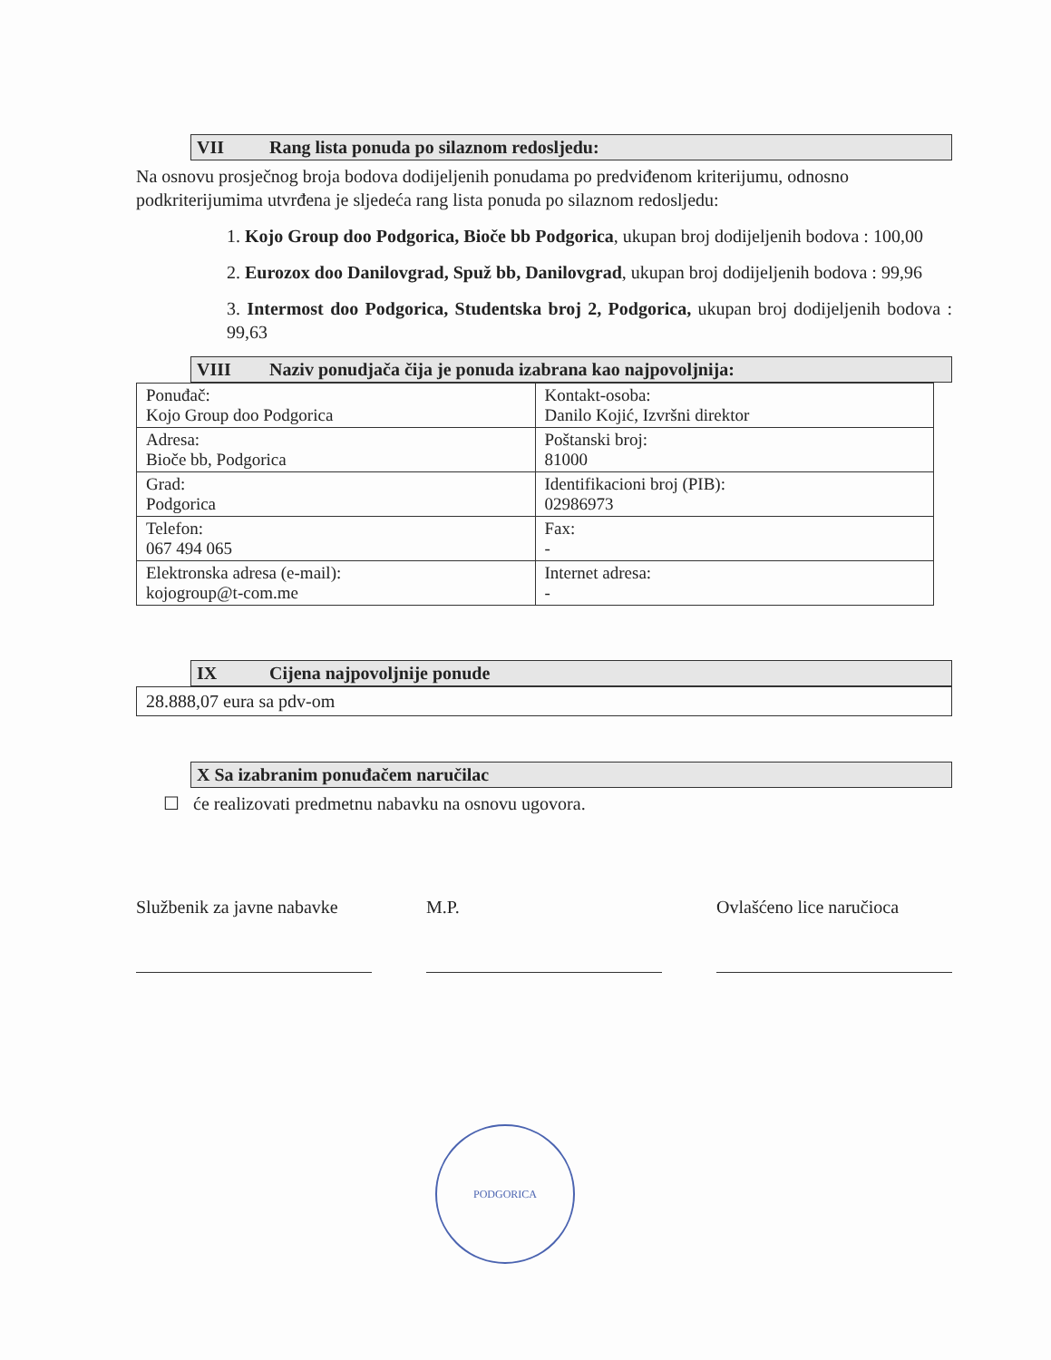VII Rang lista ponuda po silaznom redosljedu:
Na osnovu prosječnog broja bodova dodijeljenih ponudama po predviđenom kriterijumu, odnosno podkriterijumima utvrđena je sljedeća rang lista ponuda po silaznom redosljedu:
1. Kojo Group doo Podgorica, Bioče bb Podgorica, ukupan broj dodijeljenih bodova : 100,00
2. Eurozox doo Danilovgrad, Spuž bb, Danilovgrad, ukupan broj dodijeljenih bodova : 99,96
3. Intermost doo Podgorica, Studentska broj 2, Podgorica, ukupan broj dodijeljenih bodova : 99,63
VIII Naziv ponudjača čija je ponuda izabrana kao najpovoljnija:
| Ponuđač: Kojo Group doo Podgorica | Kontakt-osoba: Danilo Kojić, Izvršni direktor |
| Adresa: Bioče bb, Podgorica | Poštanski broj: 81000 |
| Grad: Podgorica | Identifikacioni broj (PIB): 02986973 |
| Telefon: 067 494 065 | Fax: - |
| Elektronska adresa (e-mail): kojogroup@t-com.me | Internet adresa: - |
IX Cijena najpovoljnije ponude
28.888,07 eura sa pdv-om
X Sa izabranim ponuđačem naručilac
☐ će realizovati predmetnu nabavku na osnovu ugovora.
Službenik za javne nabavke
M.P. Ovlašćeno lice naručioca
PODGORICA